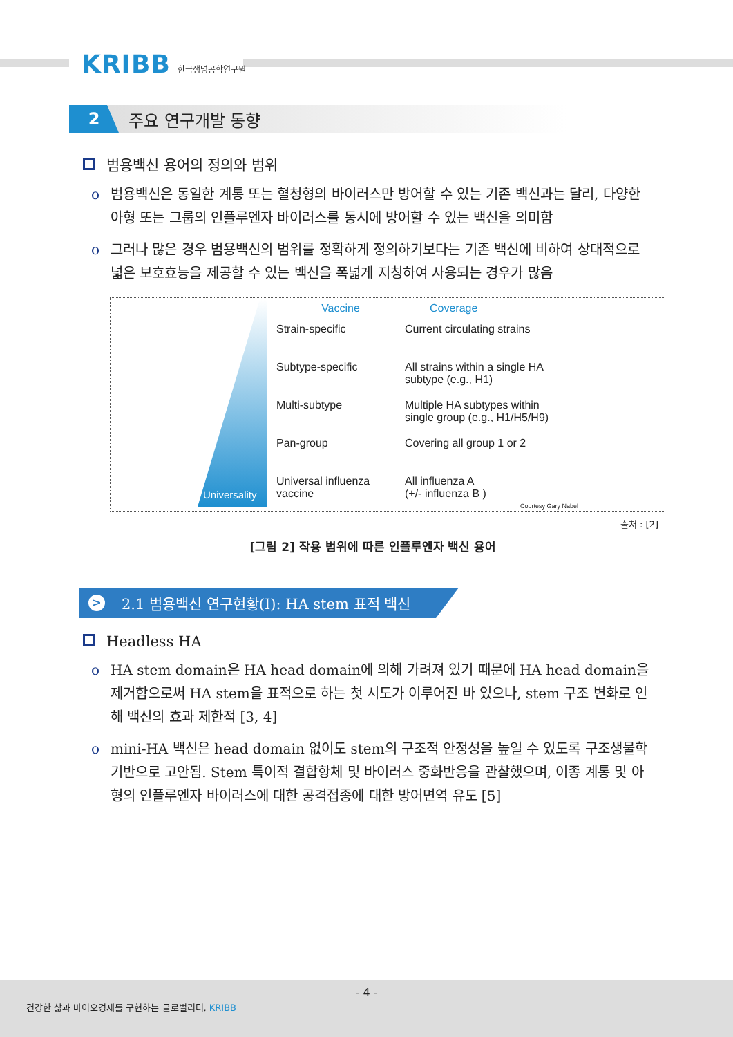KRIBB 한국생명공학연구원
2
주요 연구개발 동향
범용백신 용어의 정의와 범위
o 범용백신은 동일한 계통 또는 혈청형의 바이러스만 방어할 수 있는 기존 백신과는 달리, 다양한 아형 또는 그룹의 인플루엔자 바이러스를 동시에 방어할 수 있는 백신을 의미함
o 그러나 많은 경우 범용백신의 범위를 정확하게 정의하기보다는 기존 백신에 비하여 상대적으로 넓은 보호효능을 제공할 수 있는 백신을 폭넓게 지칭하여 사용되는 경우가 많음
Universality
Vaccine
Coverage
Strain-specific
Current circulating strains
Subtype-specific
All strains within a single HA
subtype (e.g., H1)
Multi-subtype
Multiple HA subtypes within
single group (e.g., H1/H5/H9)
Pan-group
Covering all group 1 or 2
Universal influenza
vaccine
All influenza A
(+/- influenza B )
Courtesy Gary Nabel
출처 : [2]
[그림 2] 작용 범위에 따른 인플루엔자 백신 용어
> 2.1 범용백신 연구현황(I): HA stem 표적 백신
Headless HA
o HA stem domain은 HA head domain에 의해 가려져 있기 때문에 HA head domain을 제거함으로써 HA stem을 표적으로 하는 첫 시도가 이루어진 바 있으나, stem 구조 변화로 인해 백신의 효과 제한적 [3, 4]
o mini-HA 백신은 head domain 없이도 stem의 구조적 안정성을 높일 수 있도록 구조생물학 기반으로 고안됨. Stem 특이적 결합항체 및 바이러스 중화반응을 관찰했으며, 이종 계통 및 아형의 인플루엔자 바이러스에 대한 공격접종에 대한 방어면역 유도 [5]
- 4 -
건강한 삶과 바이오경제를 구현하는 글로벌리더, KRIBB